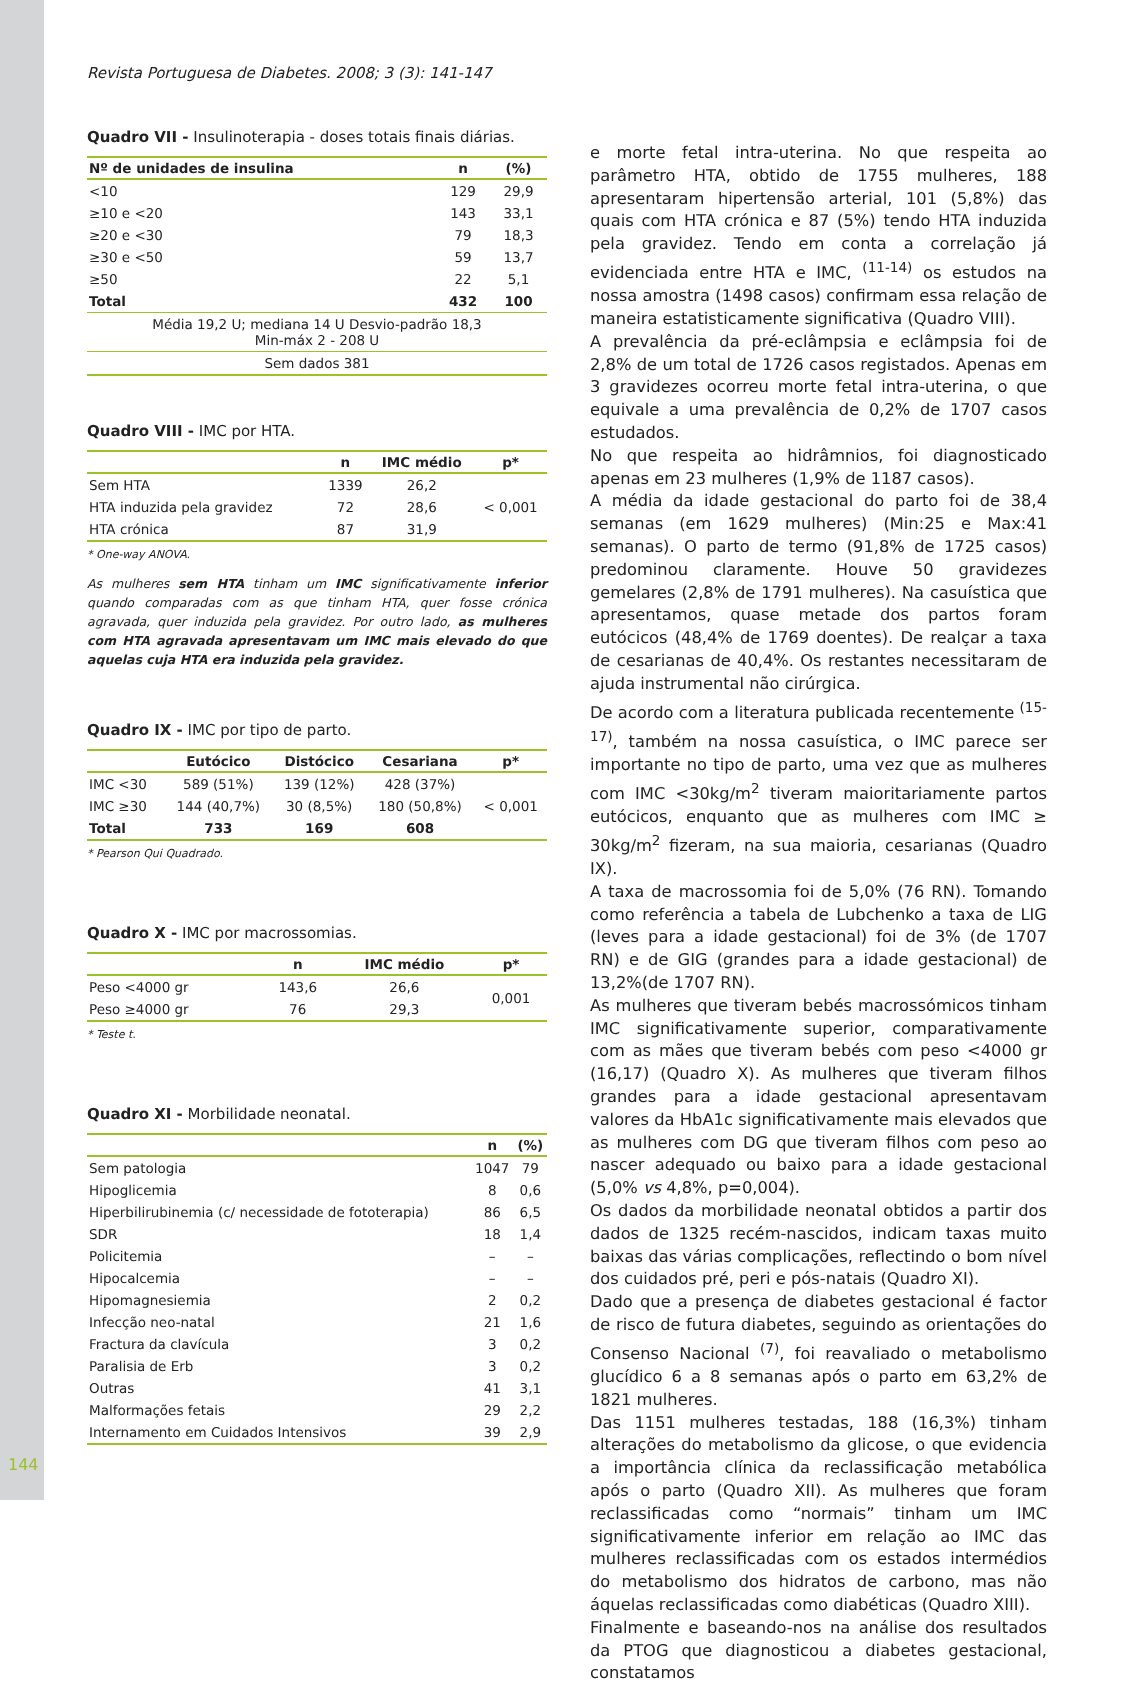Revista Portuguesa de Diabetes. 2008; 3 (3): 141-147
Quadro VII - Insulinoterapia - doses totais finais diárias.
| Nº de unidades de insulina | n | (%) |
| --- | --- | --- |
| <10 | 129 | 29,9 |
| ≥10 e <20 | 143 | 33,1 |
| ≥20 e <30 | 79 | 18,3 |
| ≥30 e <50 | 59 | 13,7 |
| ≥50 | 22 | 5,1 |
| Total | 432 | 100 |
| Média 19,2 U; mediana 14 U Desvio-padrão 18,3 Min-máx 2 - 208 U | | |
| Sem dados 381 | | |
Quadro VIII - IMC por HTA.
| | n | IMC médio | p* |
| --- | --- | --- | --- |
| Sem HTA | 1339 | 26,2 | < 0,001 |
| HTA induzida pela gravidez | 72 | 28,6 | |
| HTA crónica | 87 | 31,9 | |
* One-way ANOVA.
As mulheres sem HTA tinham um IMC significativamente inferior quando comparadas com as que tinham HTA, quer fosse crónica agravada, quer induzida pela gravidez. Por outro lado, as mulheres com HTA agravada apresentavam um IMC mais elevado do que aquelas cuja HTA era induzida pela gravidez.
Quadro IX - IMC por tipo de parto.
| | Eutócico | Distócico | Cesariana | p* |
| --- | --- | --- | --- | --- |
| IMC <30 | 589 (51%) | 139 (12%) | 428 (37%) | < 0,001 |
| IMC ≥30 | 144 (40,7%) | 30 (8,5%) | 180 (50,8%) | |
| Total | 733 | 169 | 608 | |
* Pearson Qui Quadrado.
Quadro X - IMC por macrossomias.
| | n | IMC médio | p* |
| --- | --- | --- | --- |
| Peso <4000 gr | 143,6 | 26,6 | 0,001 |
| Peso ≥4000 gr | 76 | 29,3 | |
* Teste t.
Quadro XI - Morbilidade neonatal.
| | n | (%) |
| --- | --- | --- |
| Sem patologia | 1047 | 79 |
| Hipoglicemia | 8 | 0,6 |
| Hiperbilirubinemia (c/ necessidade de fototerapia) | 86 | 6,5 |
| SDR | 18 | 1,4 |
| Policitemia | – | – |
| Hipocalcemia | – | – |
| Hipomagnesiemia | 2 | 0,2 |
| Infecção neo-natal | 21 | 1,6 |
| Fractura da clavícula | 3 | 0,2 |
| Paralisia de Erb | 3 | 0,2 |
| Outras | 41 | 3,1 |
| Malformações fetais | 29 | 2,2 |
| Internamento em Cuidados Intensivos | 39 | 2,9 |
e morte fetal intra-uterina. No que respeita ao parâmetro HTA, obtido de 1755 mulheres, 188 apresentaram hipertensão arterial, 101 (5,8%) das quais com HTA crónica e 87 (5%) tendo HTA induzida pela gravidez. Tendo em conta a correlação já evidenciada entre HTA e IMC, <sup>(11-14)</sup> os estudos na nossa amostra (1498 casos) confirmam essa relação de maneira estatisticamente significativa (Quadro VIII).
A prevalência da pré-eclâmpsia e eclâmpsia foi de 2,8% de um total de 1726 casos registados. Apenas em 3 gravidezes ocorreu morte fetal intra-uterina, o que equivale a uma prevalência de 0,2% de 1707 casos estudados.
No que respeita ao hidrâmnios, foi diagnosticado apenas em 23 mulheres (1,9% de 1187 casos).
A média da idade gestacional do parto foi de 38,4 semanas (em 1629 mulheres) (Min:25 e Max:41 semanas). O parto de termo (91,8% de 1725 casos) predominou claramente. Houve 50 gravidezes gemelares (2,8% de 1791 mulheres). Na casuística que apresentamos, quase metade dos partos foram eutócicos (48,4% de 1769 doentes). De realçar a taxa de cesarianas de 40,4%. Os restantes necessitaram de ajuda instrumental não cirúrgica.
De acordo com a literatura publicada recentemente <sup>(15-17)</sup>, também na nossa casuística, o IMC parece ser importante no tipo de parto, uma vez que as mulheres com IMC <30kg/m<sup>2</sup> tiveram maioritariamente partos eutócicos, enquanto que as mulheres com IMC ≥ 30kg/m<sup>2</sup> fizeram, na sua maioria, cesarianas (Quadro IX).
A taxa de macrossomia foi de 5,0% (76 RN). Tomando como referência a tabela de Lubchenko a taxa de LIG (leves para a idade gestacional) foi de 3% (de 1707 RN) e de GIG (grandes para a idade gestacional) de 13,2%(de 1707 RN).
As mulheres que tiveram bebés macrossómicos tinham IMC significativamente superior, comparativamente com as mães que tiveram bebés com peso <4000 gr (16,17) (Quadro X). As mulheres que tiveram filhos grandes para a idade gestacional apresentavam valores da HbA1c significativamente mais elevados que as mulheres com DG que tiveram filhos com peso ao nascer adequado ou baixo para a idade gestacional (5,0% vs 4,8%, p=0,004).
Os dados da morbilidade neonatal obtidos a partir dos dados de 1325 recém-nascidos, indicam taxas muito baixas das várias complicações, reflectindo o bom nível dos cuidados pré, peri e pós-natais (Quadro XI).
Dado que a presença de diabetes gestacional é factor de risco de futura diabetes, seguindo as orientações do Consenso Nacional <sup>(7)</sup>, foi reavaliado o metabolismo glucídico 6 a 8 semanas após o parto em 63,2% de 1821 mulheres.
Das 1151 mulheres testadas, 188 (16,3%) tinham alterações do metabolismo da glicose, o que evidencia a importância clínica da reclassificação metabólica após o parto (Quadro XII). As mulheres que foram reclassificadas como “normais” tinham um IMC significativamente inferior em relação ao IMC das mulheres reclassificadas com os estados intermédios do metabolismo dos hidratos de carbono, mas não áquelas reclassificadas como diabéticas (Quadro XIII).
Finalmente e baseando-nos na análise dos resultados da PTOG que diagnosticou a diabetes gestacional, constatamos
144